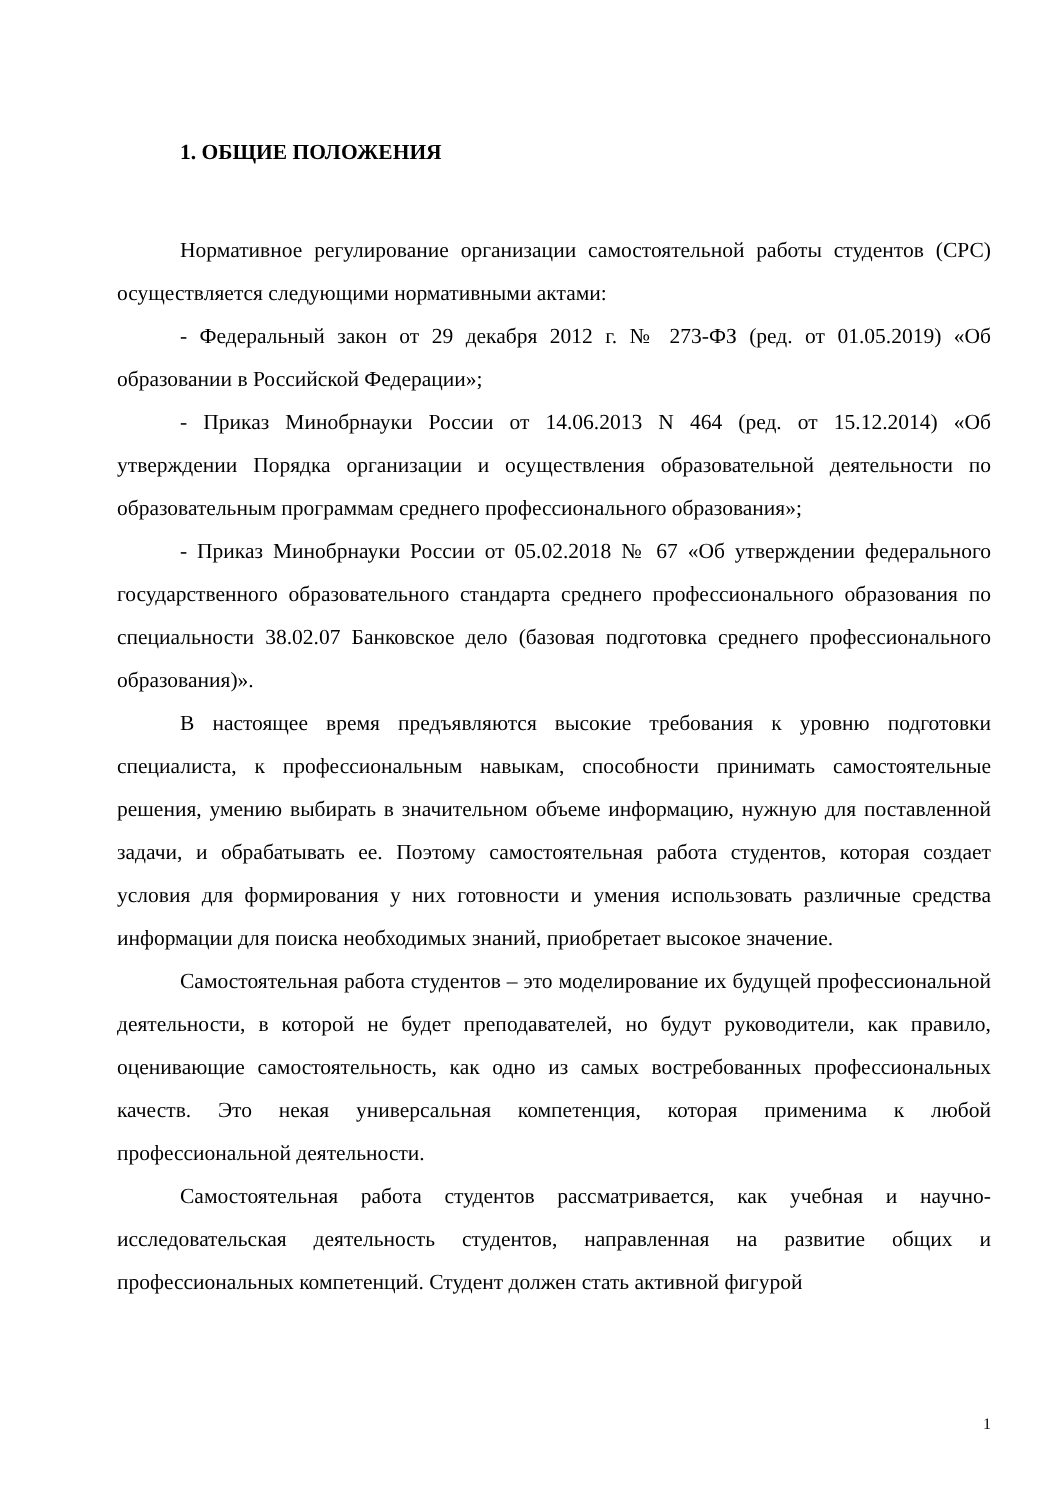1. ОБЩИЕ ПОЛОЖЕНИЯ
Нормативное регулирование организации самостоятельной работы студентов (СРС) осуществляется следующими нормативными актами:
- Федеральный закон от 29 декабря 2012 г. № 273-ФЗ (ред. от 01.05.2019) «Об образовании в Российской Федерации»;
- Приказ Минобрнауки России от 14.06.2013 N 464 (ред. от 15.12.2014) «Об утверждении Порядка организации и осуществления образовательной деятельности по образовательным программам среднего профессионального образования»;
- Приказ Минобрнауки России от 05.02.2018 № 67 «Об утверждении федерального государственного образовательного стандарта среднего профессионального образования по специальности 38.02.07 Банковское дело (базовая подготовка среднего профессионального образования)».
В настоящее время предъявляются высокие требования к уровню подготовки специалиста, к профессиональным навыкам, способности принимать самостоятельные решения, умению выбирать в значительном объеме информацию, нужную для поставленной задачи, и обрабатывать ее. Поэтому самостоятельная работа студентов, которая создает условия для формирования у них готовности и умения использовать различные средства информации для поиска необходимых знаний, приобретает высокое значение.
Самостоятельная работа студентов – это моделирование их будущей профессиональной деятельности, в которой не будет преподавателей, но будут руководители, как правило, оценивающие самостоятельность, как одно из самых востребованных профессиональных качеств. Это некая универсальная компетенция, которая применима к любой профессиональной деятельности.
Самостоятельная работа студентов рассматривается, как учебная и научно-исследовательская деятельность студентов, направленная на развитие общих и профессиональных компетенций. Студент должен стать активной фигурой
1